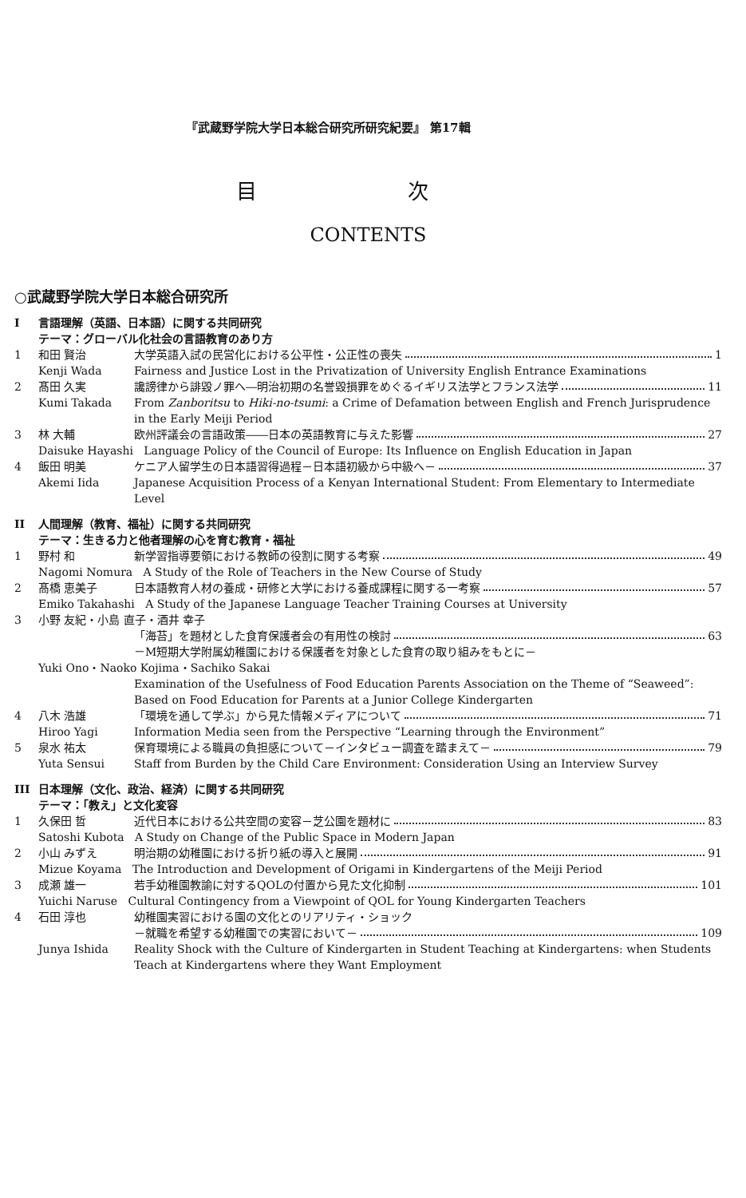『武蔵野学院大学日本総合研究所研究紀要』 第17輯
目 次
CONTENTS
○武蔵野学院大学日本総合研究所
I 言語理解（英語、日本語）に関する共同研究
テーマ：グローバル化社会の言語教育のあり方
1 和田 賢治 大学英語入試の民営化における公平性・公正性の喪失 1
Kenji Wada Fairness and Justice Lost in the Privatization of University English Entrance Examinations
2 髙田 久実 讒謗律から誹毀ノ罪へ―明治初期の名誉毀損罪をめぐるイギリス法学とフランス法学 11
Kumi Takada From Zanboritsu to Hiki-no-tsumi: a Crime of Defamation between English and French Jurisprudence in the Early Meiji Period
3 林 大輔 欧州評議会の言語政策――日本の英語教育に与えた影響 27
Daisuke Hayashi Language Policy of the Council of Europe: Its Influence on English Education in Japan
4 飯田 明美 ケニア人留学生の日本語習得過程－日本語初級から中級へ－ 37
Akemi Iida Japanese Acquisition Process of a Kenyan International Student: From Elementary to Intermediate Level
II 人間理解（教育、福祉）に関する共同研究
テーマ：生きる力と他者理解の心を育む教育・福祉
1 野村 和 新学習指導要領における教師の役割に関する考察 49
Nagomi Nomura A Study of the Role of Teachers in the New Course of Study
2 髙橋 恵美子 日本語教育人材の養成・研修と大学における養成課程に関する一考察 57
Emiko Takahashi A Study of the Japanese Language Teacher Training Courses at University
3 小野 友紀・小島 直子・酒井 幸子
「海苔」を題材とした食育保護者会の有用性の検討 63
－M短期大学附属幼稚園における保護者を対象とした食育の取り組みをもとに－
Yuki Ono・Naoko Kojima・Sachiko Sakai
Examination of the Usefulness of Food Education Parents Association on the Theme of “Seaweed”: Based on Food Education for Parents at a Junior College Kindergarten
4 八木 浩雄 「環境を通して学ぶ」から見た情報メディアについて 71
Hiroo Yagi Information Media seen from the Perspective “Learning through the Environment”
5 泉水 祐太 保育環境による職員の負担感について－インタビュー調査を踏まえて－ 79
Yuta Sensui Staff from Burden by the Child Care Environment: Consideration Using an Interview Survey
III 日本理解（文化、政治、経済）に関する共同研究
テーマ：「教え」と文化変容
1 久保田 哲 近代日本における公共空間の変容－芝公園を題材に 83
Satoshi Kubota A Study on Change of the Public Space in Modern Japan
2 小山 みずえ 明治期の幼稚園における折り紙の導入と展開 91
Mizue Koyama The Introduction and Development of Origami in Kindergartens of the Meiji Period
3 成瀬 雄一 若手幼稚園教諭に対するQOLの付置から見た文化抑制 101
Yuichi Naruse Cultural Contingency from a Viewpoint of QOL for Young Kindergarten Teachers
4 石田 淳也 幼稚園実習における園の文化とのリアリティ・ショック
－就職を希望する幼稚園での実習において－ 109
Junya Ishida Reality Shock with the Culture of Kindergarten in Student Teaching at Kindergartens: when Students Teach at Kindergartens where they Want Employment